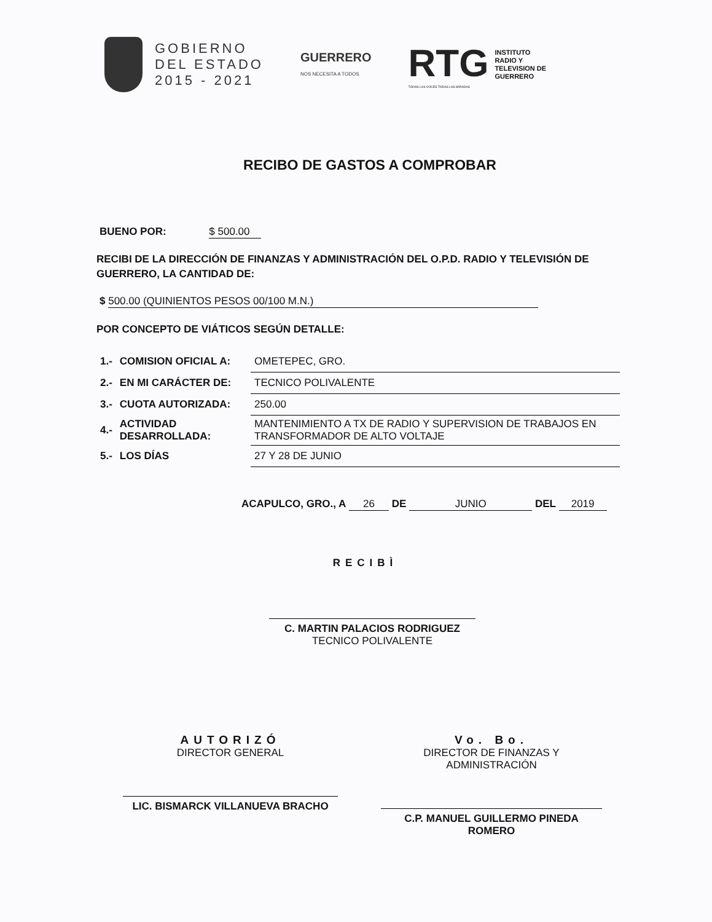GOBIERNO
DEL ESTADO
2015 - 2021
GUERRERO
NOS NECESITA A TODOS
RTG
TODAS LAS VOCES TODAS LAS MIRADAS
INSTITUTO
RADIO Y
TELEVISION DE
GUERRERO
RECIBO DE GASTOS A COMPROBAR
BUENO POR: $ 500.00
RECIBI DE LA DIRECCIÓN DE FINANZAS Y ADMINISTRACIÓN DEL O.P.D. RADIO Y TELEVISIÓN DE GUERRERO, LA CANTIDAD DE:
$ 500.00 (QUINIENTOS PESOS 00/100 M.N.)
POR CONCEPTO DE VIÁTICOS SEGÚN DETALLE:
| 1.- | COMISION OFICIAL A: | OMETEPEC, GRO. |
| 2.- | EN MI CARÁCTER DE: | TECNICO POLIVALENTE |
| 3.- | CUOTA AUTORIZADA: | 250.00 |
| 4.- | ACTIVIDAD DESARROLLADA: | MANTENIMIENTO A TX DE RADIO Y SUPERVISION DE TRABAJOS EN TRANSFORMADOR DE ALTO VOLTAJE |
| 5.- | LOS DÍAS | 27 Y 28 DE JUNIO |
ACAPULCO, GRO., A 26 DE JUNIO DEL 2019
RECIBÌ
C. MARTIN PALACIOS RODRIGUEZ
TECNICO POLIVALENTE
AUTORIZÓ
DIRECTOR GENERAL
LIC. BISMARCK VILLANUEVA BRACHO
Vo. Bo.
DIRECTOR DE FINANZAS Y ADMINISTRACIÓN
C.P. MANUEL GUILLERMO PINEDA ROMERO